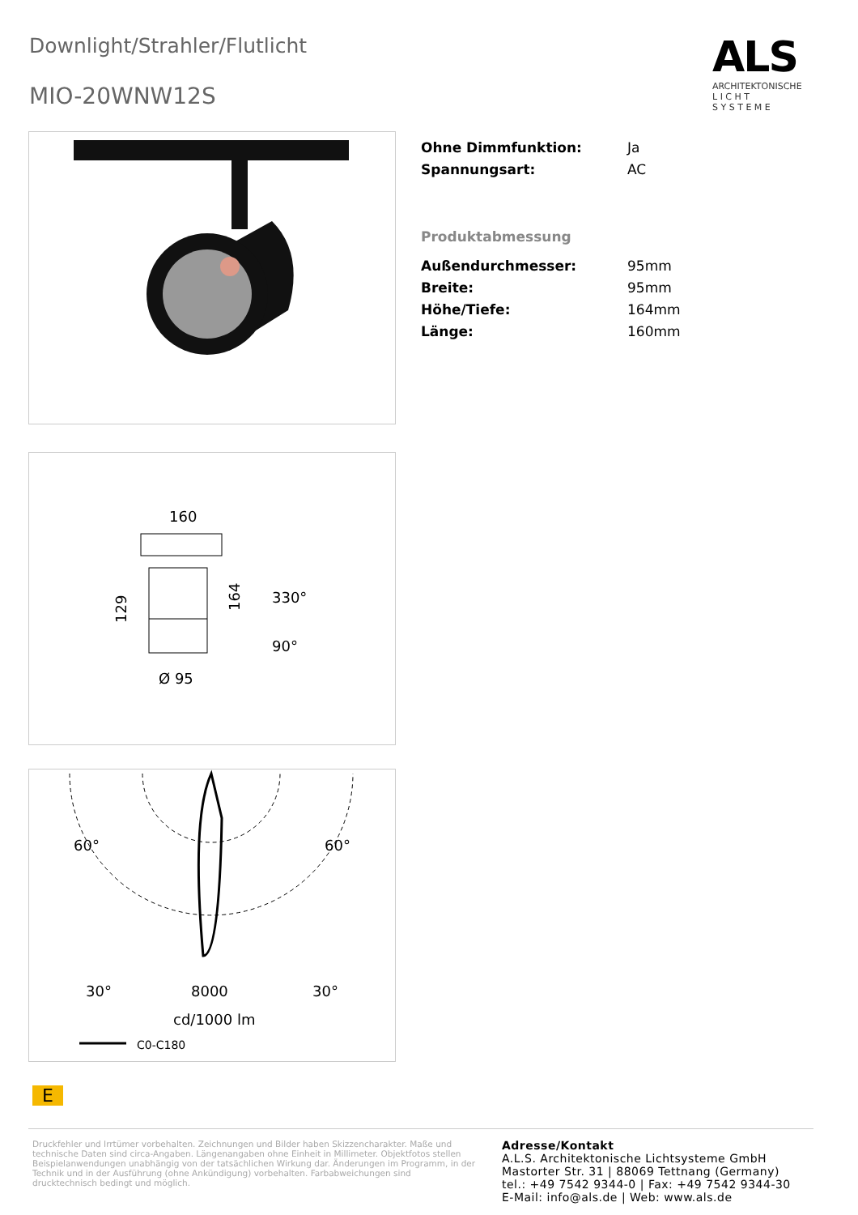Downlight/Strahler/Flutlicht
MIO-20WNW12S
ALS
ARCHITEKTONISCHE
L I C H T
S Y S T E M E
160
Ø 95
330°
90°
129
164
60°
60°
30°
30°
8000
cd/1000 lm
C0-C180
| Ohne Dimmfunktion: | Ja |
| Spannungsart: | AC |
Produktabmessung
| Außendurchmesser: | 95mm |
| Breite: | 95mm |
| Höhe/Tiefe: | 164mm |
| Länge: | 160mm |
E
Druckfehler und Irrtümer vorbehalten. Zeichnungen und Bilder haben Skizzencharakter. Maße und technische Daten sind circa-Angaben. Längenangaben ohne Einheit in Millimeter. Objektfotos stellen Beispielanwendungen unabhängig von der tatsächlichen Wirkung dar. Änderungen im Programm, in der Technik und in der Ausführung (ohne Ankündigung) vorbehalten. Farbabweichungen sind drucktechnisch bedingt und möglich.
Adresse/Kontakt
A.L.S. Architektonische Lichtsysteme GmbH
Mastorter Str. 31 | 88069 Tettnang (Germany)
tel.: +49 7542 9344-0 | Fax: +49 7542 9344-30
E-Mail: info@als.de | Web: www.als.de